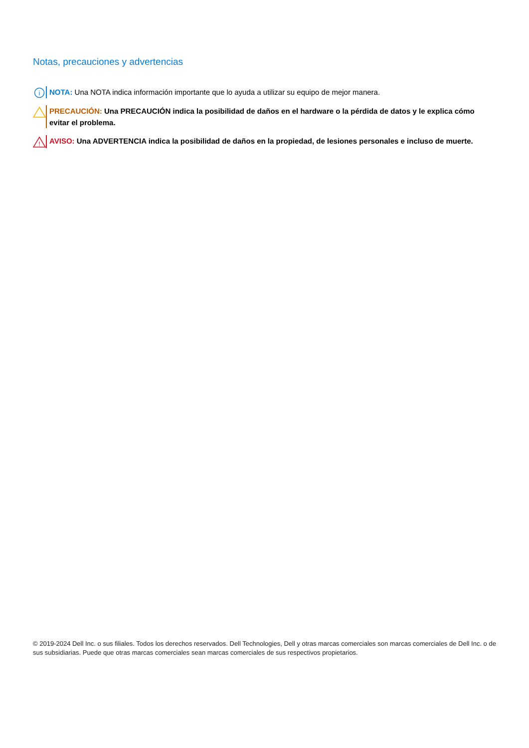Notas, precauciones y advertencias
i
NOTA: Una NOTA indica información importante que lo ayuda a utilizar su equipo de mejor manera.
PRECAUCIÓN: Una PRECAUCIÓN indica la posibilidad de daños en el hardware o la pérdida de datos y le explica cómo evitar el problema.
!
AVISO: Una ADVERTENCIA indica la posibilidad de daños en la propiedad, de lesiones personales e incluso de muerte.
© 2019-2024 Dell Inc. o sus filiales. Todos los derechos reservados. Dell Technologies, Dell y otras marcas comerciales son marcas comerciales de Dell Inc. o de sus subsidiarias. Puede que otras marcas comerciales sean marcas comerciales de sus respectivos propietarios.